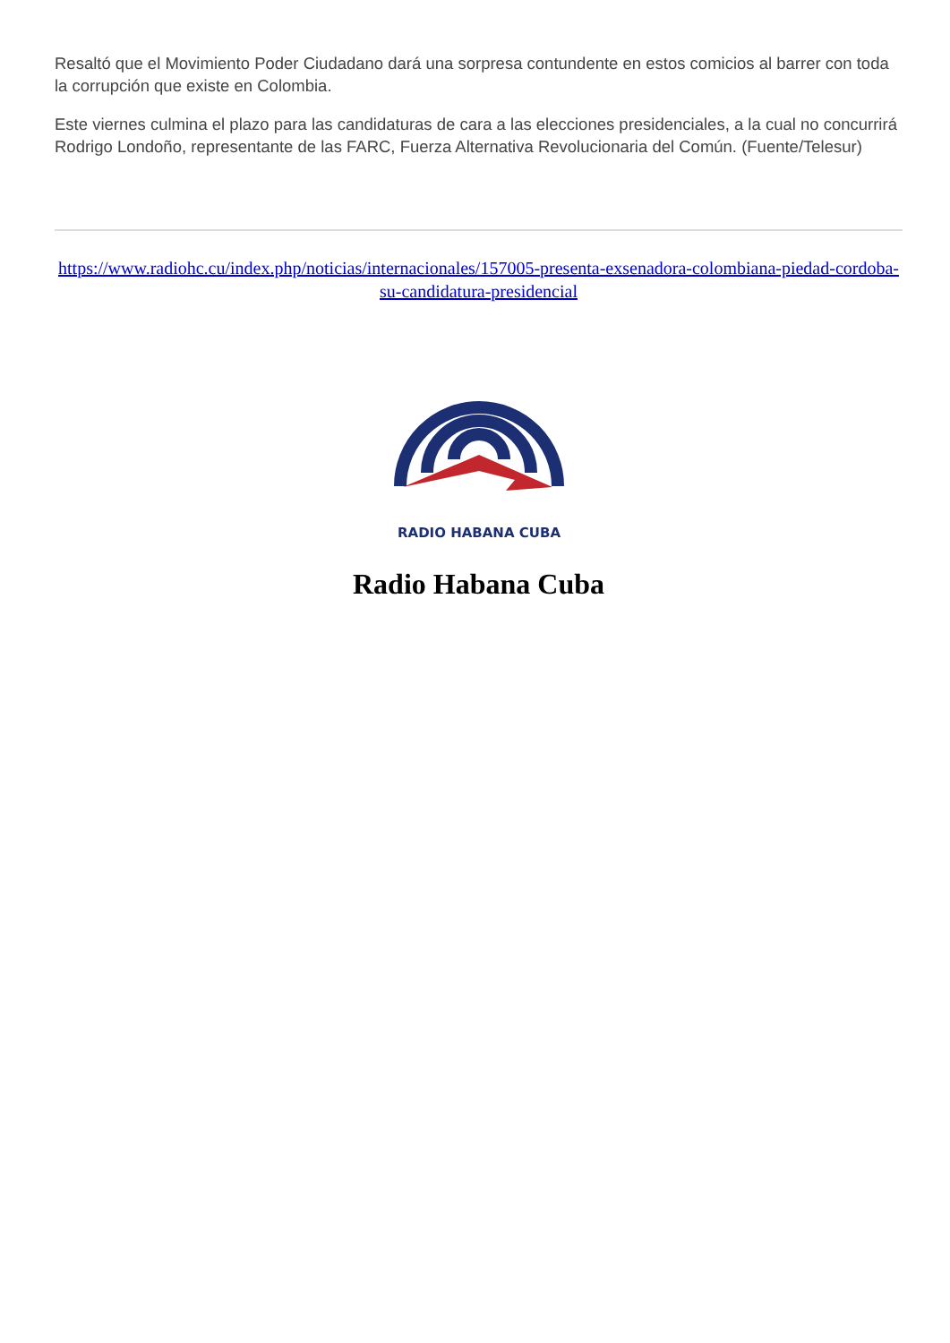Resaltó que el Movimiento Poder Ciudadano dará una sorpresa contundente en estos comicios al barrer con toda la corrupción que existe en Colombia.
Este viernes culmina el plazo para las candidaturas de cara a las elecciones presidenciales, a la cual no concurrirá Rodrigo Londoño, representante de las FARC, Fuerza Alternativa Revolucionaria del Común. (Fuente/Telesur)
https://www.radiohc.cu/index.php/noticias/internacionales/157005-presenta-exsenadora-colombiana-piedad-cordoba-su-candidatura-presidencial
RADIO HABANA CUBA
Radio Habana Cuba